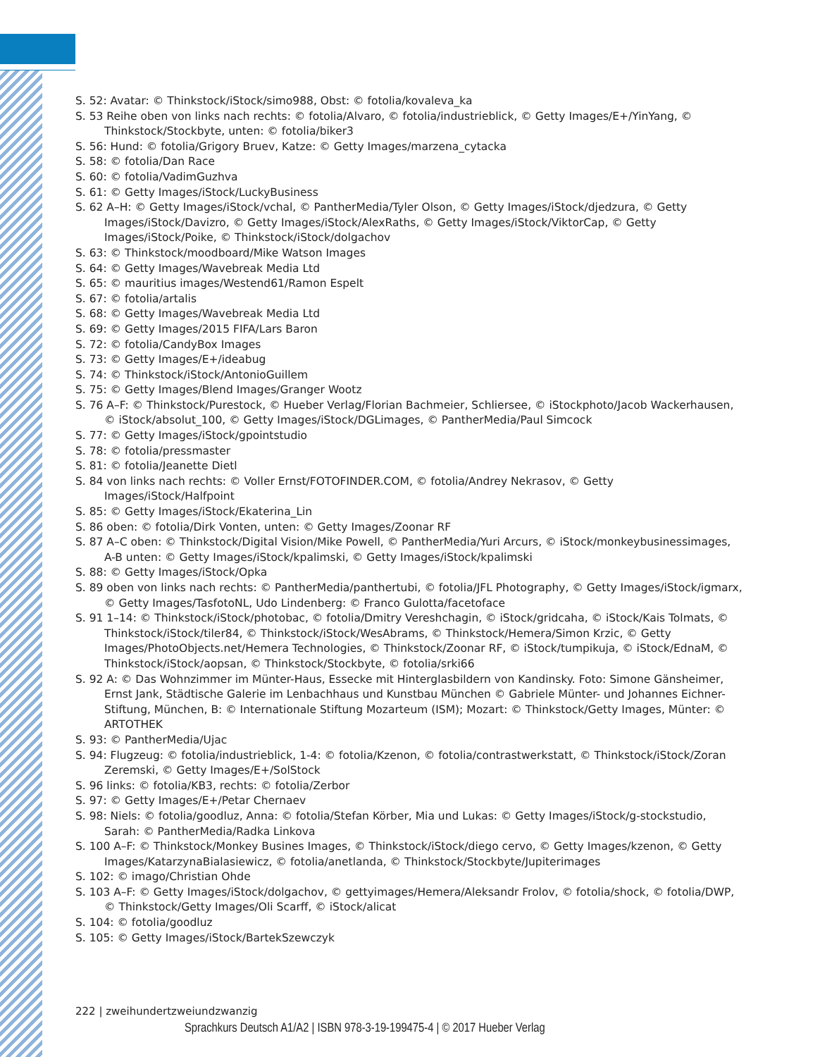S. 52: Avatar: © Thinkstock/iStock/simo988, Obst: © fotolia/kovaleva_ka
S. 53 Reihe oben von links nach rechts: © fotolia/Alvaro, © fotolia/industrieblick, © Getty Images/E+/YinYang, © Thinkstock/Stockbyte, unten: © fotolia/biker3
S. 56: Hund: © fotolia/Grigory Bruev, Katze: © Getty Images/marzena_cytacka
S. 58: © fotolia/Dan Race
S. 60: © fotolia/VadimGuzhva
S. 61: © Getty Images/iStock/LuckyBusiness
S. 62 A–H: © Getty Images/iStock/vchal, © PantherMedia/Tyler Olson, © Getty Images/iStock/djedzura, © Getty Images/iStock/Davizro, © Getty Images/iStock/AlexRaths, © Getty Images/iStock/ViktorCap, © Getty Images/iStock/Poike, © Thinkstock/iStock/dolgachov
S. 63: © Thinkstock/moodboard/Mike Watson Images
S. 64: © Getty Images/Wavebreak Media Ltd
S. 65: © mauritius images/Westend61/Ramon Espelt
S. 67: © fotolia/artalis
S. 68: © Getty Images/Wavebreak Media Ltd
S. 69: © Getty Images/2015 FIFA/Lars Baron
S. 72: © fotolia/CandyBox Images
S. 73: © Getty Images/E+/ideabug
S. 74: © Thinkstock/iStock/AntonioGuillem
S. 75: © Getty Images/Blend Images/Granger Wootz
S. 76 A–F: © Thinkstock/Purestock, © Hueber Verlag/Florian Bachmeier, Schliersee, © iStockphoto/Jacob Wackerhausen, © iStock/absolut_100, © Getty Images/iStock/DGLimages, © PantherMedia/Paul Simcock
S. 77: © Getty Images/iStock/gpointstudio
S. 78: © fotolia/pressmaster
S. 81: © fotolia/Jeanette Dietl
S. 84 von links nach rechts: © Voller Ernst/FOTOFINDER.COM, © fotolia/Andrey Nekrasov, © Getty Images/iStock/Halfpoint
S. 85: © Getty Images/iStock/Ekaterina_Lin
S. 86 oben: © fotolia/Dirk Vonten, unten: © Getty Images/Zoonar RF
S. 87 A–C oben: © Thinkstock/Digital Vision/Mike Powell, © PantherMedia/Yuri Arcurs, © iStock/monkeybusinessimages, A-B unten: © Getty Images/iStock/kpalimski, © Getty Images/iStock/kpalimski
S. 88: © Getty Images/iStock/Opka
S. 89 oben von links nach rechts: © PantherMedia/panthertubi, © fotolia/JFL Photography, © Getty Images/iStock/igmarx, © Getty Images/TasfotoNL, Udo Lindenberg: © Franco Gulotta/facetoface
S. 91 1–14: © Thinkstock/iStock/photobac, © fotolia/Dmitry Vereshchagin, © iStock/gridcaha, © iStock/Kais Tolmats, © Thinkstock/iStock/tiler84, © Thinkstock/iStock/WesAbrams, © Thinkstock/Hemera/Simon Krzic, © Getty Images/PhotoObjects.net/Hemera Technologies, © Thinkstock/Zoonar RF, © iStock/tumpikuja, © iStock/EdnaM, © Thinkstock/iStock/aopsan, © Thinkstock/Stockbyte, © fotolia/srki66
S. 92 A: © Das Wohnzimmer im Münter-Haus, Essecke mit Hinterglasbildern von Kandinsky. Foto: Simone Gänsheimer, Ernst Jank, Städtische Galerie im Lenbachhaus und Kunstbau München © Gabriele Münter- und Johannes Eichner-Stiftung, München, B: © Internationale Stiftung Mozarteum (ISM); Mozart: © Thinkstock/Getty Images, Münter: © ARTOTHEK
S. 93: © PantherMedia/Ujac
S. 94: Flugzeug: © fotolia/industrieblick, 1-4: © fotolia/Kzenon, © fotolia/contrastwerkstatt, © Thinkstock/iStock/Zoran Zeremski, © Getty Images/E+/SolStock
S. 96 links: © fotolia/KB3, rechts: © fotolia/Zerbor
S. 97: © Getty Images/E+/Petar Chernaev
S. 98: Niels: © fotolia/goodluz, Anna: © fotolia/Stefan Körber, Mia und Lukas: © Getty Images/iStock/g-stockstudio, Sarah: © PantherMedia/Radka Linkova
S. 100 A–F: © Thinkstock/Monkey Busines Images, © Thinkstock/iStock/diego cervo, © Getty Images/kzenon, © Getty Images/KatarzynaBialasiewicz, © fotolia/anetlanda, © Thinkstock/Stockbyte/Jupiterimages
S. 102: © imago/Christian Ohde
S. 103 A–F: © Getty Images/iStock/dolgachov, © gettyimages/Hemera/Aleksandr Frolov, © fotolia/shock, © fotolia/DWP, © Thinkstock/Getty Images/Oli Scarff, © iStock/alicat
S. 104: © fotolia/goodluz
S. 105: © Getty Images/iStock/BartekSzewczyk
222 | zweihundertzweiundzwanzig
Sprachkurs Deutsch A1/A2 | ISBN 978-3-19-199475-4 | © 2017 Hueber Verlag